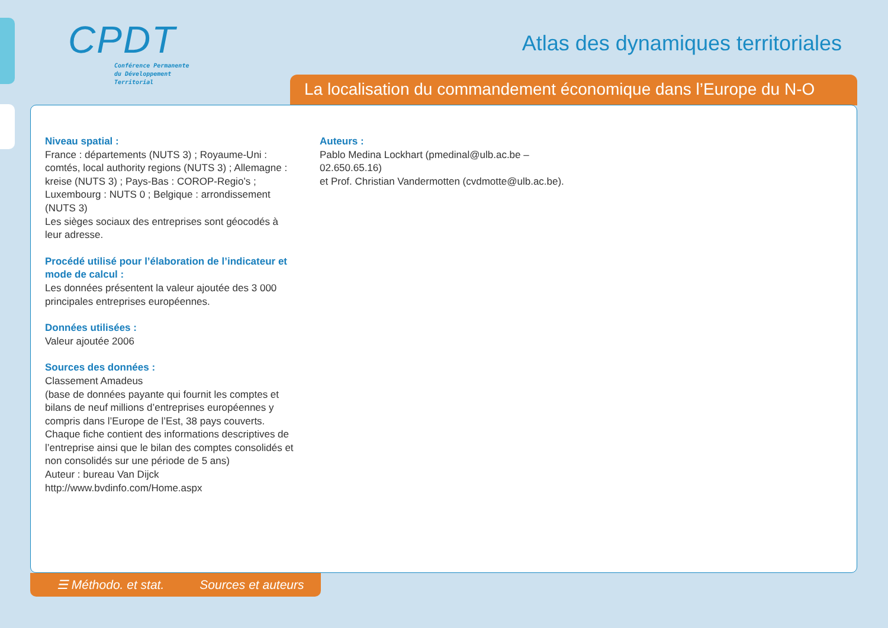CPDT
Conférence Permanente
du Développement
Territorial
Atlas des dynamiques territoriales
La localisation du commandement économique dans l’Europe du N-O
Niveau spatial :
France : départements (NUTS 3) ; Royaume-Uni : comtés, local authority regions (NUTS 3) ; Allemagne : kreise (NUTS 3) ; Pays-Bas : COROP-Regio’s ; Luxembourg : NUTS 0 ; Belgique : arrondissement (NUTS 3)
Les sièges sociaux des entreprises sont géocodés à leur adresse.
Procédé utilisé pour l’élaboration de l’indicateur et mode de calcul :
Les données présentent la valeur ajoutée des 3 000 principales entreprises européennes.
Données utilisées :
Valeur ajoutée 2006
Sources des données :
Classement Amadeus
(base de données payante qui fournit les comptes et bilans de neuf millions d’entreprises européennes y compris dans l’Europe de l’Est, 38 pays couverts. Chaque fiche contient des informations descriptives de l’entreprise ainsi que le bilan des comptes consolidés et non consolidés sur une période de 5 ans)
Auteur : bureau Van Dijck
http://www.bvdinfo.com/Home.aspx
Auteurs :
Pablo Medina Lockhart (pmedinal@ulb.ac.be – 02.650.65.16)
et Prof. Christian Vandermotten (cvdmotte@ulb.ac.be).
☰ Méthodo. et stat. Sources et auteurs